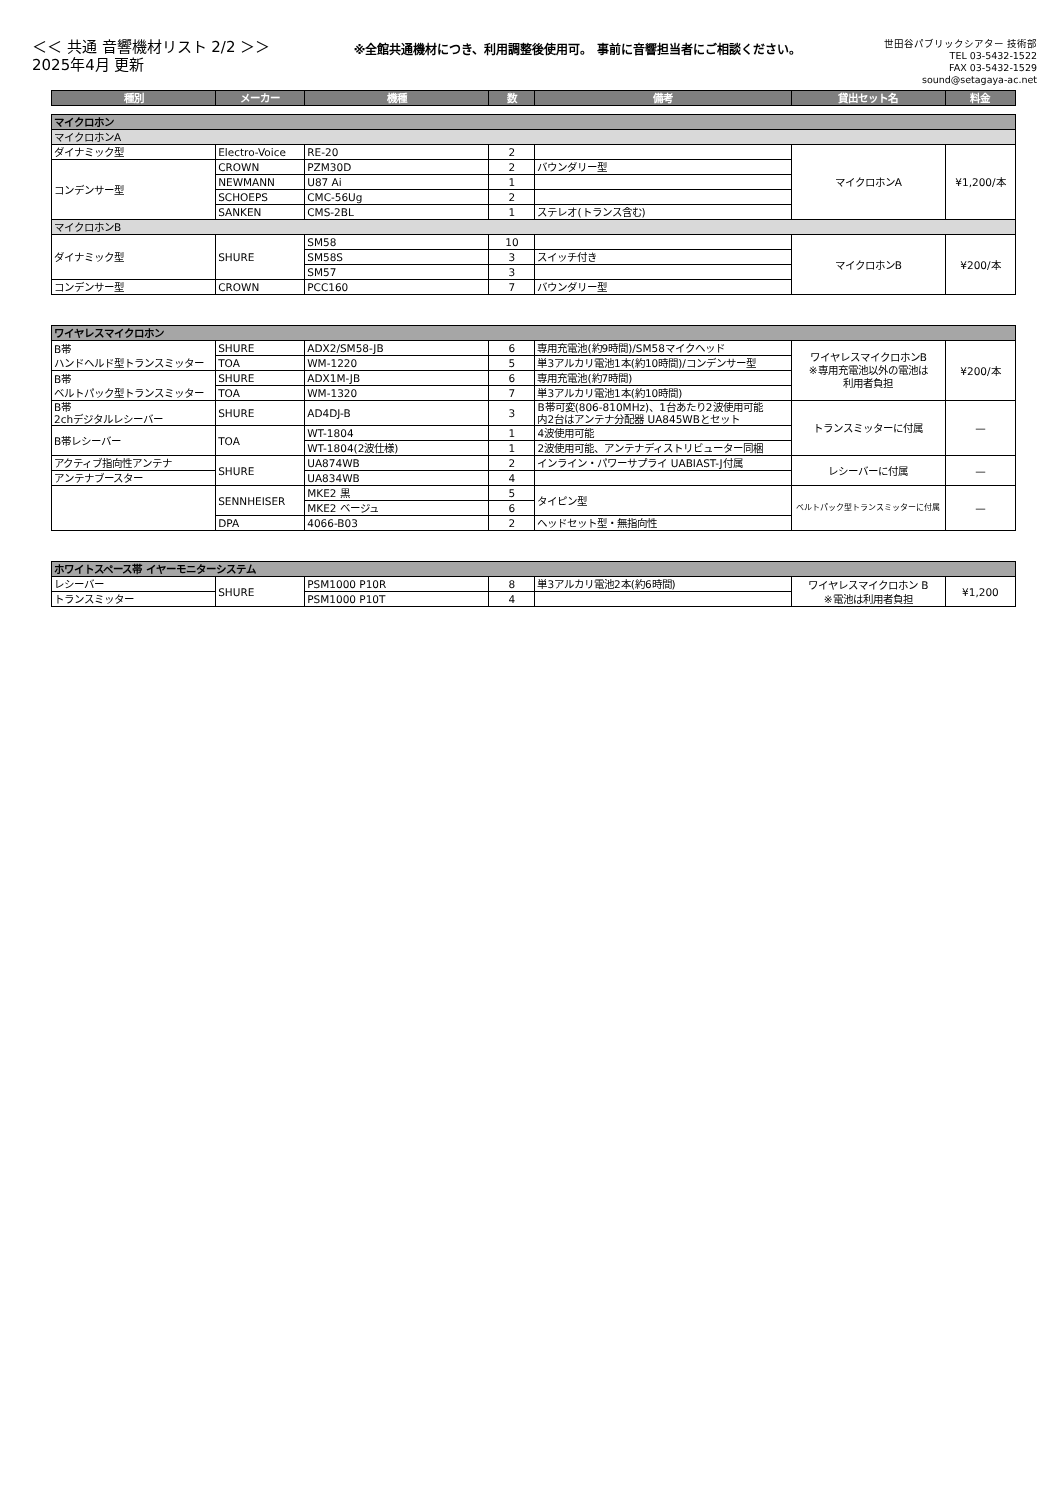＜＜ 共通 音響機材リスト 2/2 ＞＞
2025年4月 更新
※全館共通機材につき、利用調整後使用可。 事前に音響担当者にご相談ください。
世田谷パブリックシアター 技術部
TEL 03-5432-1522
FAX 03-5432-1529
sound@setagaya-ac.net
| 種別 | メーカー | 機種 | 数 | 備考 | 貸出セット名 | 料金 |
| --- | --- | --- | --- | --- | --- | --- |
| マイクロホン | | | | | | |
| マイクロホンA | | | | | | |
| ダイナミック型 | Electro-Voice | RE-20 | 2 | | マイクロホンA | ¥1,200/本 |
| コンデンサー型 | CROWN | PZM30D | 2 | バウンダリー型 | | |
| | NEWMANN | U87 Ai | 1 | | | |
| | SCHOEPS | CMC-56Ug | 2 | | | |
| | SANKEN | CMS-2BL | 1 | ステレオ(トランス含む) | | |
| マイクロホンB | | | | | | |
| ダイナミック型 | SHURE | SM58 | 10 | | マイクロホンB | ¥200/本 |
| | | SM58S | 3 | スイッチ付き | | |
| | | SM57 | 3 | | | |
| コンデンサー型 | CROWN | PCC160 | 7 | バウンダリー型 | | |
| ワイヤレスマイクロホン | | | | | | |
| B帯 ハンドヘルド型トランスミッター | SHURE | ADX2/SM58-JB | 6 | 専用充電池(約9時間)/SM58マイクヘッド | ワイヤレスマイクロホンB ※専用充電池以外の電池は 利用者負担 | ¥200/本 |
| | TOA | WM-1220 | 5 | 単3アルカリ電池1本(約10時間)/コンデンサー型 | | |
| B帯 ベルトパック型トランスミッター | SHURE | ADX1M-JB | 6 | 専用充電池(約7時間) | | |
| | TOA | WM-1320 | 7 | 単3アルカリ電池1本(約10時間) | | |
| B帯 2chデジタルレシーバー | SHURE | AD4DJ-B | 3 | B帯可変(806-810MHz)、1台あたり2波使用可能 内2台はアンテナ分配器 UA845WBとセット | トランスミッターに付属 | — |
| B帯レシーバー | TOA | WT-1804 | 1 | 4波使用可能 | | |
| | | WT-1804(2波仕様) | 1 | 2波使用可能、アンテナディストリビューター同梱 | | |
| アクティブ指向性アンテナ | SHURE | UA874WB | 2 | インライン・パワーサプライ UABIAST-J付属 | レシーバーに付属 | — |
| アンテナブースター | | UA834WB | 4 | | | |
| | SENNHEISER | MKE2 黒 | 5 | タイピン型 | ベルトパック型トランスミッターに付属 | — |
| | | MKE2 ベージュ | 6 | | | |
| | DPA | 4066-B03 | 2 | ヘッドセット型・無指向性 | | |
| ホワイトスペース帯 イヤーモニターシステム | | | | | | |
| レシーバー | SHURE | PSM1000 P10R | 8 | 単3アルカリ電池2本(約6時間) | ワイヤレスマイクロホン B ※電池は利用者負担 | ¥1,200 |
| トランスミッター | | PSM1000 P10T | 4 | | | |